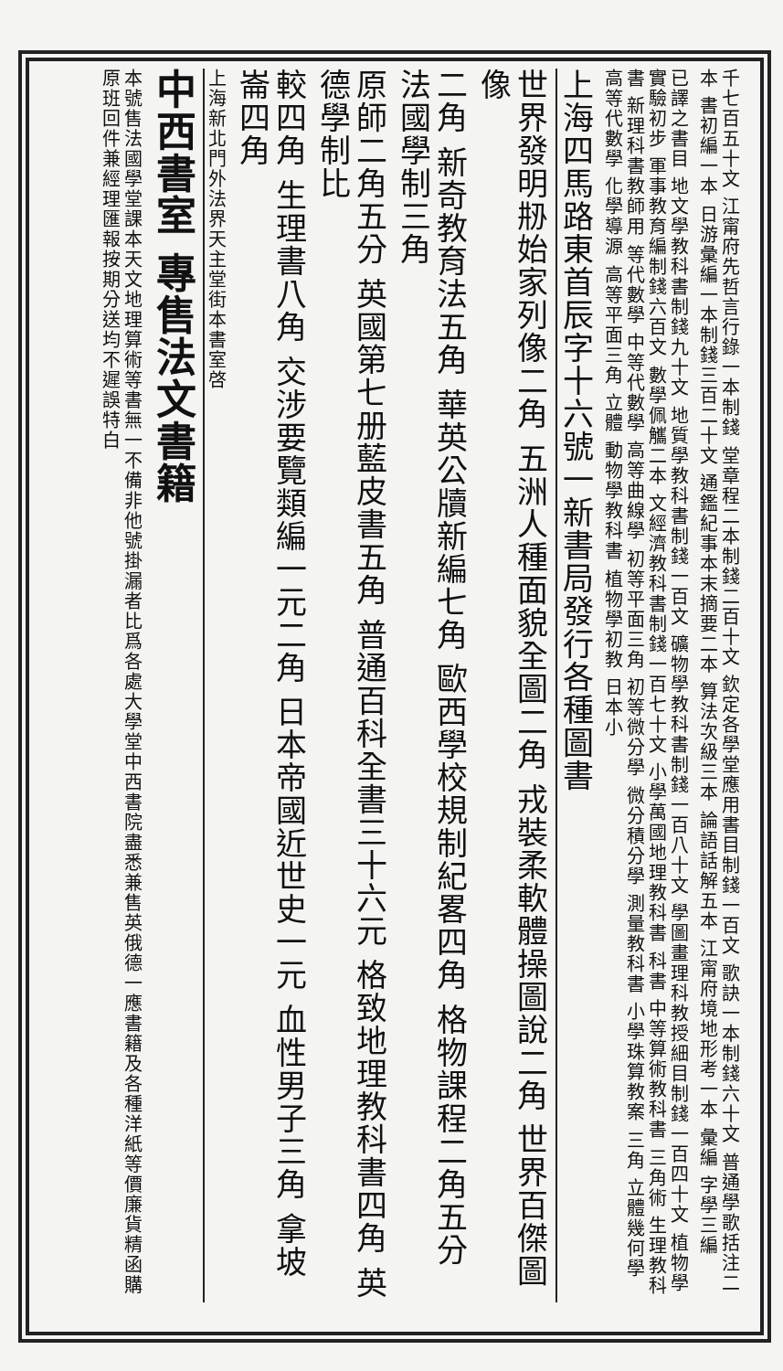千七百五十文 江甯府先哲言行錄一本制錢 堂章程二本制錢二百十文 欽定各學堂應用書目制錢一百文 歌訣一本制錢六十文 普通學歌括注二本 書初編一本 日游彙編一本制錢三百二十文 通鑑紀事本末摘要二本 算法次級三本 論語話解五本 江甯府境地形考一本 彙編 字學三編
已譯之書目 地文學教科書制錢九十文 地質學教科書制錢一百文 礦物學教科書制錢一百八十文 學圖畫理科教授細目制錢一百四十文 植物學實驗初步 軍事教育編制錢六百文 數學佩觿二本 文經濟教科書制錢一百七十文 小學萬國地理教科書 科書 中等算術教科書 三角術 生理教科書 新理科書教師用 等代數學 中等代數學 高等曲線學 初等平面三角 初等微分學 微分積分學 測量教科書 小學珠算教案 三角 立體幾何學 高等代數學 化學導源 高等平面三角 立體 動物學教科書 植物學初教 日本小
上海四馬路東首辰字十六號一新書局發行各種圖書
世界發明刱始家列像二角 五洲人種面貌全圖二角 戎裝柔軟體操圖說二角 世界百傑圖像
二角 新奇教育法五角 華英公牘新編七角 歐西學校規制紀畧四角 格物課程二角五分 法國學制三角
原師二角五分 英國第七册藍皮書五角 普通百科全書三十六元 格致地理教科書四角 英德學制比
較四角 生理書八角 交涉要覽類編一元二角 日本帝國近世史一元 血性男子三角 拿坡崙四角
上海新北門外法界天主堂街本書室啓
中西書室 專售法文書籍
本號售法國學堂課本天文地理算術等書無一不備非他號掛漏者比爲各處大學堂中西書院盡悉兼售英俄德一應書籍及各種洋紙等價廉貨精函購原班回件兼經理匯報按期分送均不遲誤特白